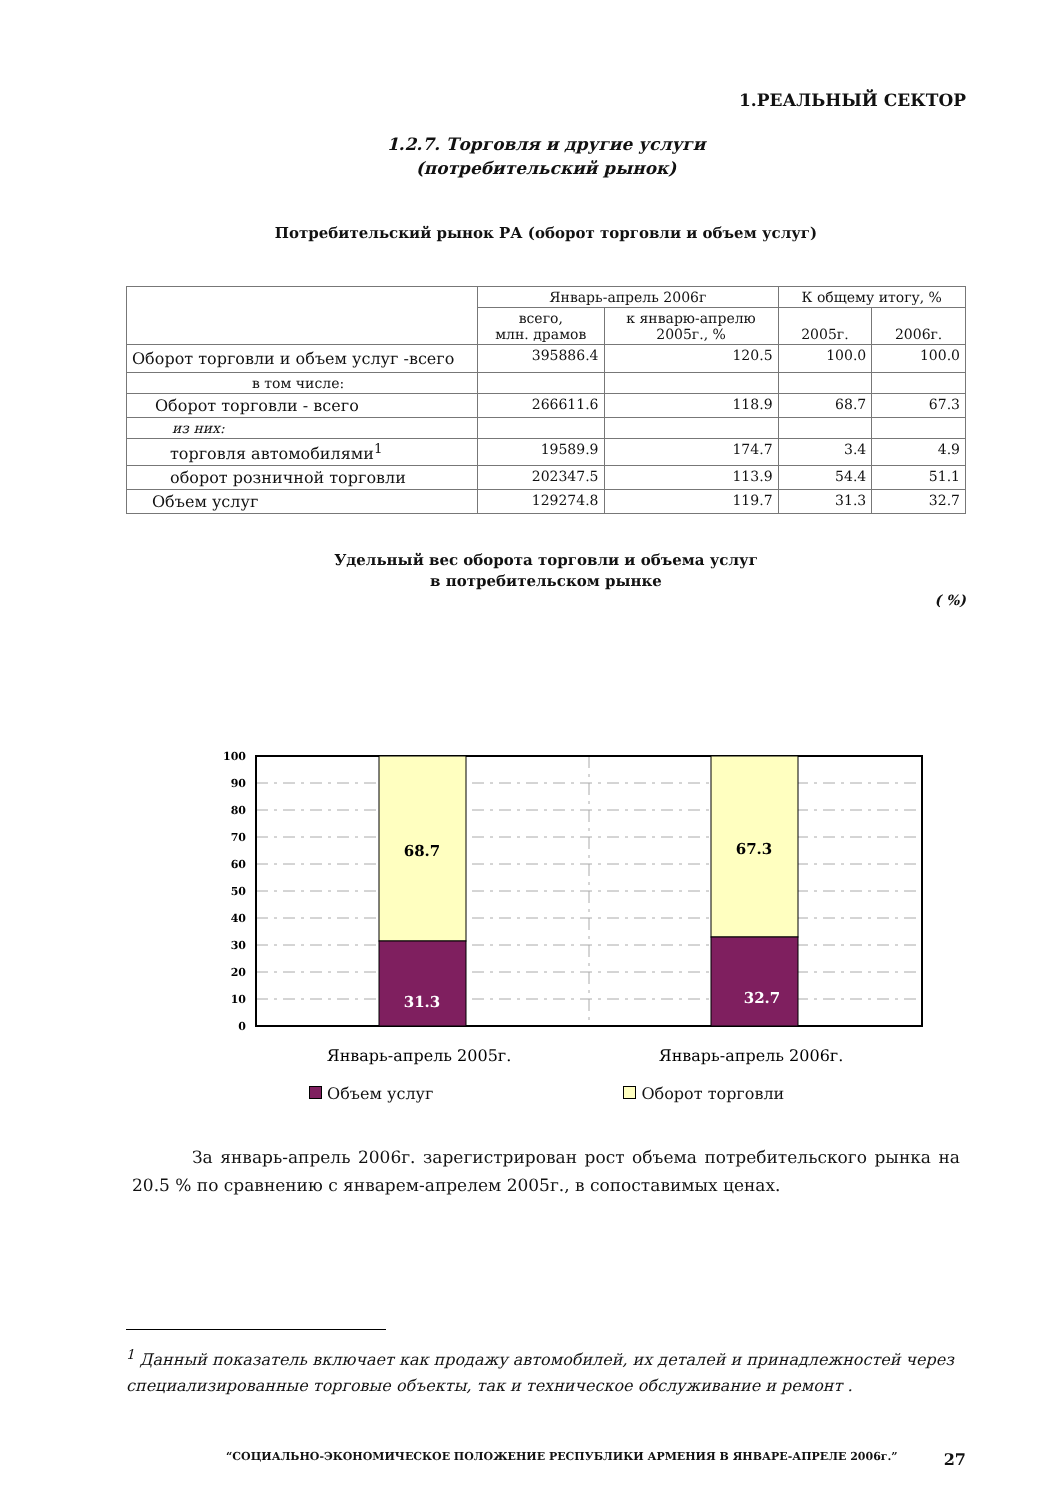1.РЕАЛЬНЫЙ СЕКТОР
1.2.7. Торговля и другие услуги
(потребительский рынок)
Потребительский рынок РА (оборот торговли и объем услуг)
| | Январь-апрель 2006г | | К общему итогу, % | |
| --- | --- | --- | --- | --- |
| | всего, млн. драмов | к январю-апрелю 2005г., % | 2005г. | 2006г. |
| Оборот торговли и объем услуг -всего | 395886.4 | 120.5 | 100.0 | 100.0 |
| в том числе: | | | | |
| Оборот торговли - всего | 266611.6 | 118.9 | 68.7 | 67.3 |
| из них: | | | | |
| торговля автомобилями<sup>1</sup> | 19589.9 | 174.7 | 3.4 | 4.9 |
| оборот розничной торговли | 202347.5 | 113.9 | 54.4 | 51.1 |
| Объем услуг | 129274.8 | 119.7 | 31.3 | 32.7 |
Удельный вес оборота торговли и объема услуг
в потребительском рынке
( %)
100
90
80
70
60
50
40
30
20
10
0
68.7
67.3
31.3
32.7
Январь-апрель 2005г.
Январь-апрель 2006г.
Объем услуг Оборот торговли
За январь-апрель 2006г. зарегистрирован рост объема потребительского рынка на 20.5 % по сравнению с январем-апрелем 2005г., в сопоставимых ценах.
<sup>1</sup> Данный показатель включает как продажу автомобилей, их деталей и принадлежностей через специализированные торговые объекты, так и техническое обслуживание и ремонт .
“СОЦИАЛЬНО-ЭКОНОМИЧЕСКОЕ ПОЛОЖЕНИЕ РЕСПУБЛИКИ АРМЕНИЯ В ЯНВАРЕ-АПРЕЛЕ 2006г.” 27